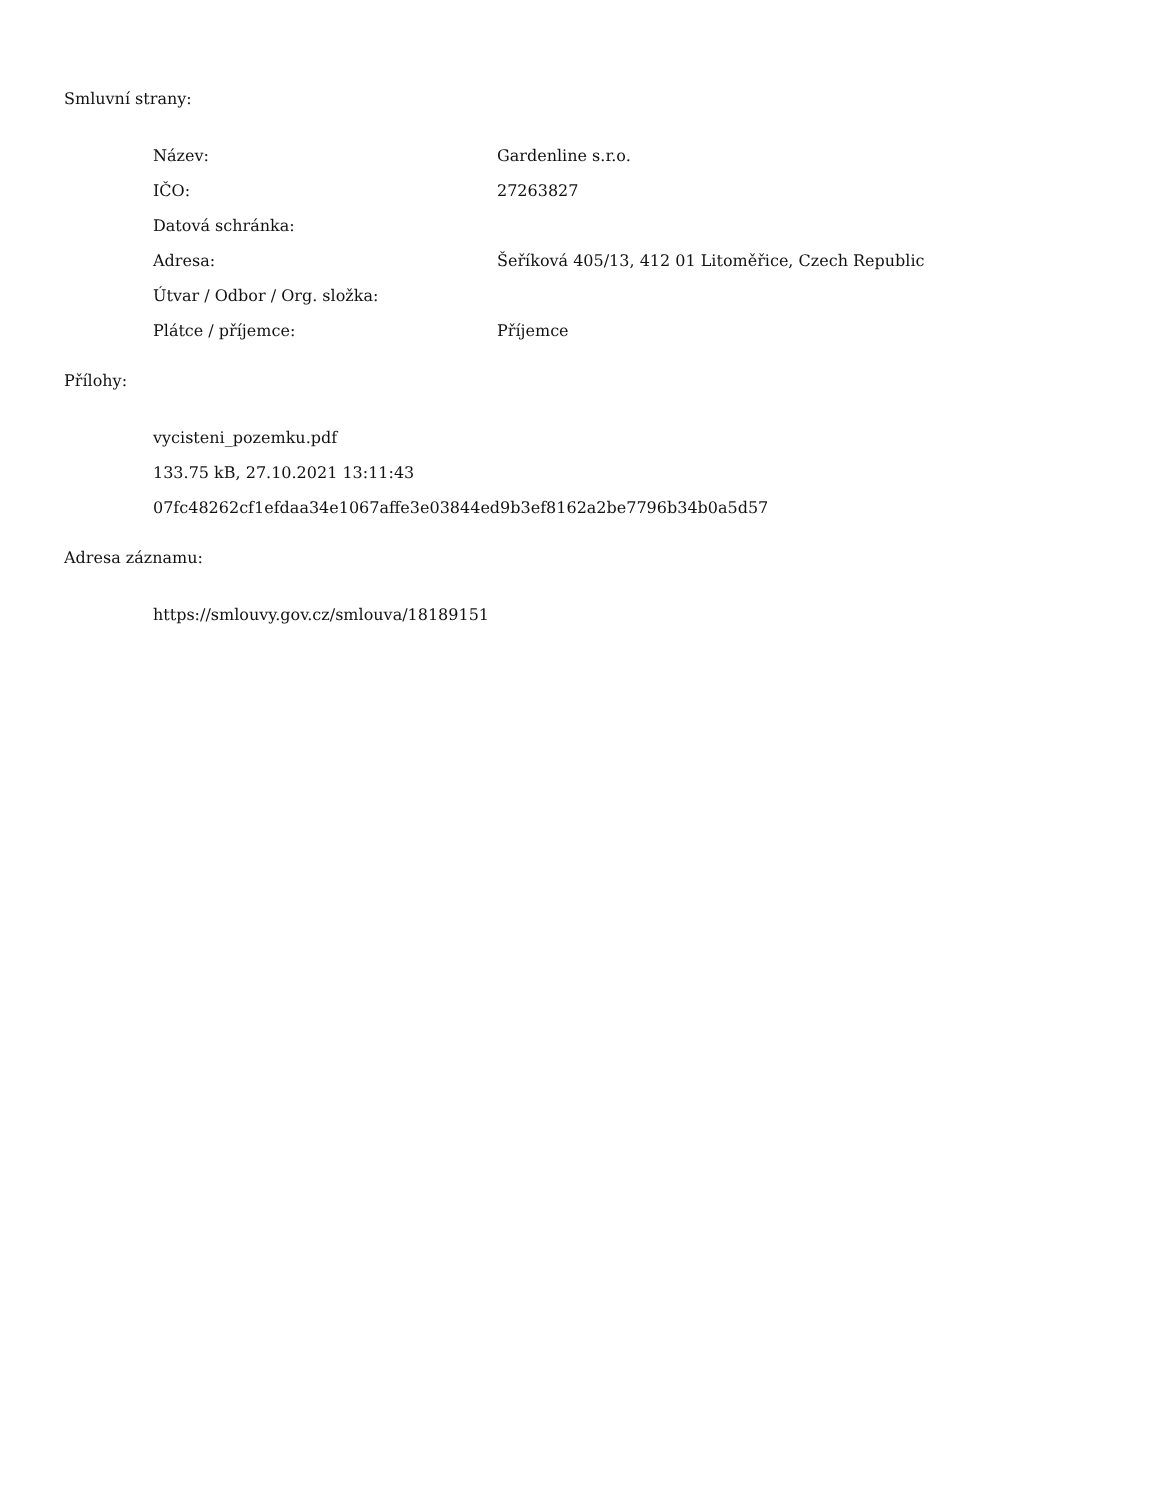Smluvní strany:
| Název: | Gardenline s.r.o. |
| IČO: | 27263827 |
| Datová schránka: | |
| Adresa: | Šeříková 405/13, 412 01 Litoměřice, Czech Republic |
| Útvar / Odbor / Org. složka: | |
| Plátce / příjemce: | Příjemce |
Přílohy:
vycisteni_pozemku.pdf
133.75 kB, 27.10.2021 13:11:43
07fc48262cf1efdaa34e1067affe3e03844ed9b3ef8162a2be7796b34b0a5d57
Adresa záznamu:
https://smlouvy.gov.cz/smlouva/18189151